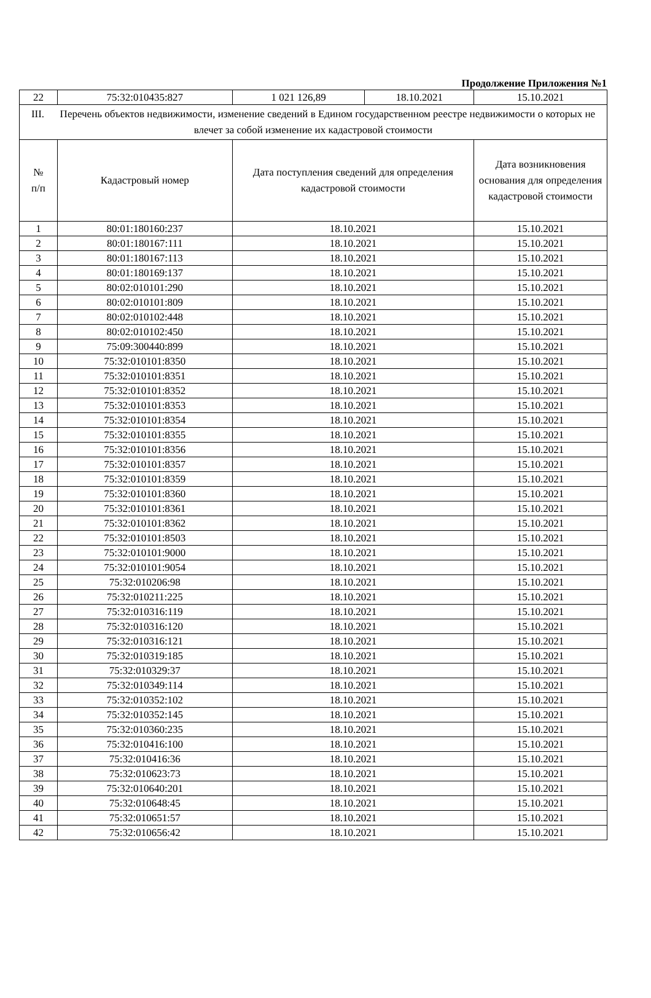Продолжение Приложения №1
| 22 | 75:32:010435:827 | 1 021 126,89 | 18.10.2021 | 15.10.2021 |
| III. Перечень объектов недвижимости, изменение сведений в Едином государственном реестре недвижимости о которых не влечет за собой изменение их кадастровой стоимости | | | | |
| № п/п | Кадастровый номер | Дата поступления сведений для определения кадастровой стоимости | | Дата возникновения основания для определения кадастровой стоимости |
| 1 | 80:01:180160:237 | 18.10.2021 | | 15.10.2021 |
| 2 | 80:01:180167:111 | 18.10.2021 | | 15.10.2021 |
| 3 | 80:01:180167:113 | 18.10.2021 | | 15.10.2021 |
| 4 | 80:01:180169:137 | 18.10.2021 | | 15.10.2021 |
| 5 | 80:02:010101:290 | 18.10.2021 | | 15.10.2021 |
| 6 | 80:02:010101:809 | 18.10.2021 | | 15.10.2021 |
| 7 | 80:02:010102:448 | 18.10.2021 | | 15.10.2021 |
| 8 | 80:02:010102:450 | 18.10.2021 | | 15.10.2021 |
| 9 | 75:09:300440:899 | 18.10.2021 | | 15.10.2021 |
| 10 | 75:32:010101:8350 | 18.10.2021 | | 15.10.2021 |
| 11 | 75:32:010101:8351 | 18.10.2021 | | 15.10.2021 |
| 12 | 75:32:010101:8352 | 18.10.2021 | | 15.10.2021 |
| 13 | 75:32:010101:8353 | 18.10.2021 | | 15.10.2021 |
| 14 | 75:32:010101:8354 | 18.10.2021 | | 15.10.2021 |
| 15 | 75:32:010101:8355 | 18.10.2021 | | 15.10.2021 |
| 16 | 75:32:010101:8356 | 18.10.2021 | | 15.10.2021 |
| 17 | 75:32:010101:8357 | 18.10.2021 | | 15.10.2021 |
| 18 | 75:32:010101:8359 | 18.10.2021 | | 15.10.2021 |
| 19 | 75:32:010101:8360 | 18.10.2021 | | 15.10.2021 |
| 20 | 75:32:010101:8361 | 18.10.2021 | | 15.10.2021 |
| 21 | 75:32:010101:8362 | 18.10.2021 | | 15.10.2021 |
| 22 | 75:32:010101:8503 | 18.10.2021 | | 15.10.2021 |
| 23 | 75:32:010101:9000 | 18.10.2021 | | 15.10.2021 |
| 24 | 75:32:010101:9054 | 18.10.2021 | | 15.10.2021 |
| 25 | 75:32:010206:98 | 18.10.2021 | | 15.10.2021 |
| 26 | 75:32:010211:225 | 18.10.2021 | | 15.10.2021 |
| 27 | 75:32:010316:119 | 18.10.2021 | | 15.10.2021 |
| 28 | 75:32:010316:120 | 18.10.2021 | | 15.10.2021 |
| 29 | 75:32:010316:121 | 18.10.2021 | | 15.10.2021 |
| 30 | 75:32:010319:185 | 18.10.2021 | | 15.10.2021 |
| 31 | 75:32:010329:37 | 18.10.2021 | | 15.10.2021 |
| 32 | 75:32:010349:114 | 18.10.2021 | | 15.10.2021 |
| 33 | 75:32:010352:102 | 18.10.2021 | | 15.10.2021 |
| 34 | 75:32:010352:145 | 18.10.2021 | | 15.10.2021 |
| 35 | 75:32:010360:235 | 18.10.2021 | | 15.10.2021 |
| 36 | 75:32:010416:100 | 18.10.2021 | | 15.10.2021 |
| 37 | 75:32:010416:36 | 18.10.2021 | | 15.10.2021 |
| 38 | 75:32:010623:73 | 18.10.2021 | | 15.10.2021 |
| 39 | 75:32:010640:201 | 18.10.2021 | | 15.10.2021 |
| 40 | 75:32:010648:45 | 18.10.2021 | | 15.10.2021 |
| 41 | 75:32:010651:57 | 18.10.2021 | | 15.10.2021 |
| 42 | 75:32:010656:42 | 18.10.2021 | | 15.10.2021 |